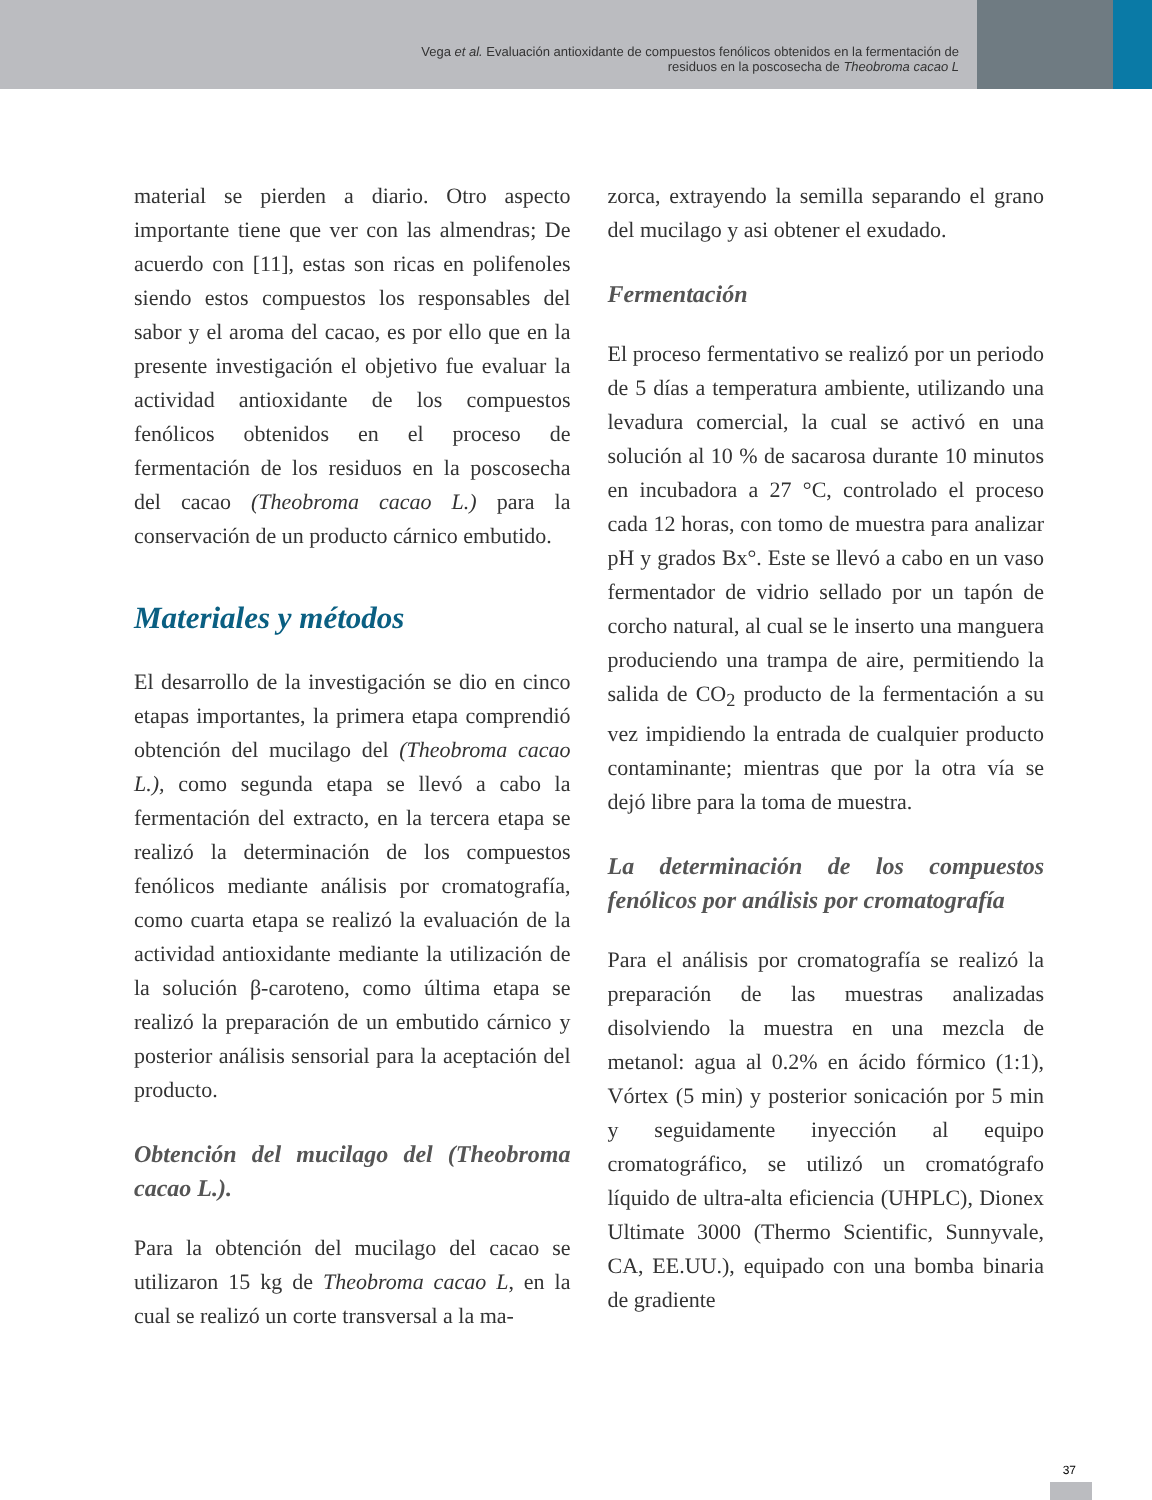Vega et al. Evaluación antioxidante de compuestos fenólicos obtenidos en la fermentación de
residuos en la poscosecha de Theobroma cacao L
material se pierden a diario. Otro aspecto importante tiene que ver con las almendras; De acuerdo con [11], estas son ricas en polifenoles siendo estos compuestos los responsables del sabor y el aroma del cacao, es por ello que en la presente investigación el objetivo fue evaluar la actividad antioxidante de los compuestos fenólicos obtenidos en el proceso de fermentación de los residuos en la poscosecha del cacao (Theobroma cacao L.) para la conservación de un producto cárnico embutido.
Materiales y métodos
El desarrollo de la investigación se dio en cinco etapas importantes, la primera etapa comprendió obtención del mucilago del (Theobroma cacao L.), como segunda etapa se llevó a cabo la fermentación del extracto, en la tercera etapa se realizó la determinación de los compuestos fenólicos mediante análisis por cromatografía, como cuarta etapa se realizó la evaluación de la actividad antioxidante mediante la utilización de la solución β-caroteno, como última etapa se realizó la preparación de un embutido cárnico y posterior análisis sensorial para la aceptación del producto.
Obtención del mucilago del (Theobroma cacao L.).
Para la obtención del mucilago del cacao se utilizaron 15 kg de Theobroma cacao L, en la cual se realizó un corte transversal a la ma-
zorca, extrayendo la semilla separando el grano del mucilago y asi obtener el exudado.
Fermentación
El proceso fermentativo se realizó por un periodo de 5 días a temperatura ambiente, utilizando una levadura comercial, la cual se activó en una solución al 10 % de sacarosa durante 10 minutos en incubadora a 27 °C, controlado el proceso cada 12 horas, con tomo de muestra para analizar pH y grados Bx°. Este se llevó a cabo en un vaso fermentador de vidrio sellado por un tapón de corcho natural, al cual se le inserto una manguera produciendo una trampa de aire, permitiendo la salida de CO<sub>2</sub> producto de la fermentación a su vez impidiendo la entrada de cualquier producto contaminante; mientras que por la otra vía se dejó libre para la toma de muestra.
La determinación de los compuestos fenólicos por análisis por cromatografía
Para el análisis por cromatografía se realizó la preparación de las muestras analizadas disolviendo la muestra en una mezcla de metanol: agua al 0.2% en ácido fórmico (1:1), Vórtex (5 min) y posterior sonicación por 5 min y seguidamente inyección al equipo cromatográfico, se utilizó un cromatógrafo líquido de ultra-alta eficiencia (UHPLC), Dionex Ultimate 3000 (Thermo Scientific, Sunnyvale, CA, EE.UU.), equipado con una bomba binaria de gradiente
37